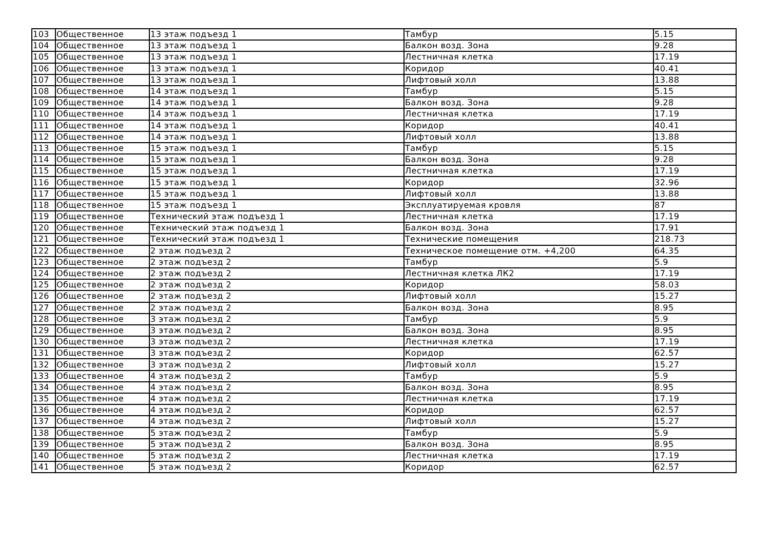| 103 | Общественное | 13 этаж подъезд 1 | Тамбур | 5.15 |
| 104 | Общественное | 13 этаж подъезд 1 | Балкон возд. Зона | 9.28 |
| 105 | Общественное | 13 этаж подъезд 1 | Лестничная клетка | 17.19 |
| 106 | Общественное | 13 этаж подъезд 1 | Коридор | 40.41 |
| 107 | Общественное | 13 этаж подъезд 1 | Лифтовый холл | 13.88 |
| 108 | Общественное | 14 этаж подъезд 1 | Тамбур | 5.15 |
| 109 | Общественное | 14 этаж подъезд 1 | Балкон возд. Зона | 9.28 |
| 110 | Общественное | 14 этаж подъезд 1 | Лестничная клетка | 17.19 |
| 111 | Общественное | 14 этаж подъезд 1 | Коридор | 40.41 |
| 112 | Общественное | 14 этаж подъезд 1 | Лифтовый холл | 13.88 |
| 113 | Общественное | 15 этаж подъезд 1 | Тамбур | 5.15 |
| 114 | Общественное | 15 этаж подъезд 1 | Балкон возд. Зона | 9.28 |
| 115 | Общественное | 15 этаж подъезд 1 | Лестничная клетка | 17.19 |
| 116 | Общественное | 15 этаж подъезд 1 | Коридор | 32.96 |
| 117 | Общественное | 15 этаж подъезд 1 | Лифтовый холл | 13.88 |
| 118 | Общественное | 15 этаж подъезд 1 | Эксплуатируемая кровля | 87 |
| 119 | Общественное | Технический этаж подъезд 1 | Лестничная клетка | 17.19 |
| 120 | Общественное | Технический этаж подъезд 1 | Балкон возд. Зона | 17.91 |
| 121 | Общественное | Технический этаж подъезд 1 | Технические помещения | 218.73 |
| 122 | Общественное | 2 этаж подъезд 2 | Техническое помещение отм. +4,200 | 64.35 |
| 123 | Общественное | 2 этаж подъезд 2 | Тамбур | 5.9 |
| 124 | Общественное | 2 этаж подъезд 2 | Лестничная клетка ЛК2 | 17.19 |
| 125 | Общественное | 2 этаж подъезд 2 | Коридор | 58.03 |
| 126 | Общественное | 2 этаж подъезд 2 | Лифтовый холл | 15.27 |
| 127 | Общественное | 2 этаж подъезд 2 | Балкон возд. Зона | 8.95 |
| 128 | Общественное | 3 этаж подъезд 2 | Тамбур | 5.9 |
| 129 | Общественное | 3 этаж подъезд 2 | Балкон возд. Зона | 8.95 |
| 130 | Общественное | 3 этаж подъезд 2 | Лестничная клетка | 17.19 |
| 131 | Общественное | 3 этаж подъезд 2 | Коридор | 62.57 |
| 132 | Общественное | 3 этаж подъезд 2 | Лифтовый холл | 15.27 |
| 133 | Общественное | 4 этаж подъезд 2 | Тамбур | 5.9 |
| 134 | Общественное | 4 этаж подъезд 2 | Балкон возд. Зона | 8.95 |
| 135 | Общественное | 4 этаж подъезд 2 | Лестничная клетка | 17.19 |
| 136 | Общественное | 4 этаж подъезд 2 | Коридор | 62.57 |
| 137 | Общественное | 4 этаж подъезд 2 | Лифтовый холл | 15.27 |
| 138 | Общественное | 5 этаж подъезд 2 | Тамбур | 5.9 |
| 139 | Общественное | 5 этаж подъезд 2 | Балкон возд. Зона | 8.95 |
| 140 | Общественное | 5 этаж подъезд 2 | Лестничная клетка | 17.19 |
| 141 | Общественное | 5 этаж подъезд 2 | Коридор | 62.57 |